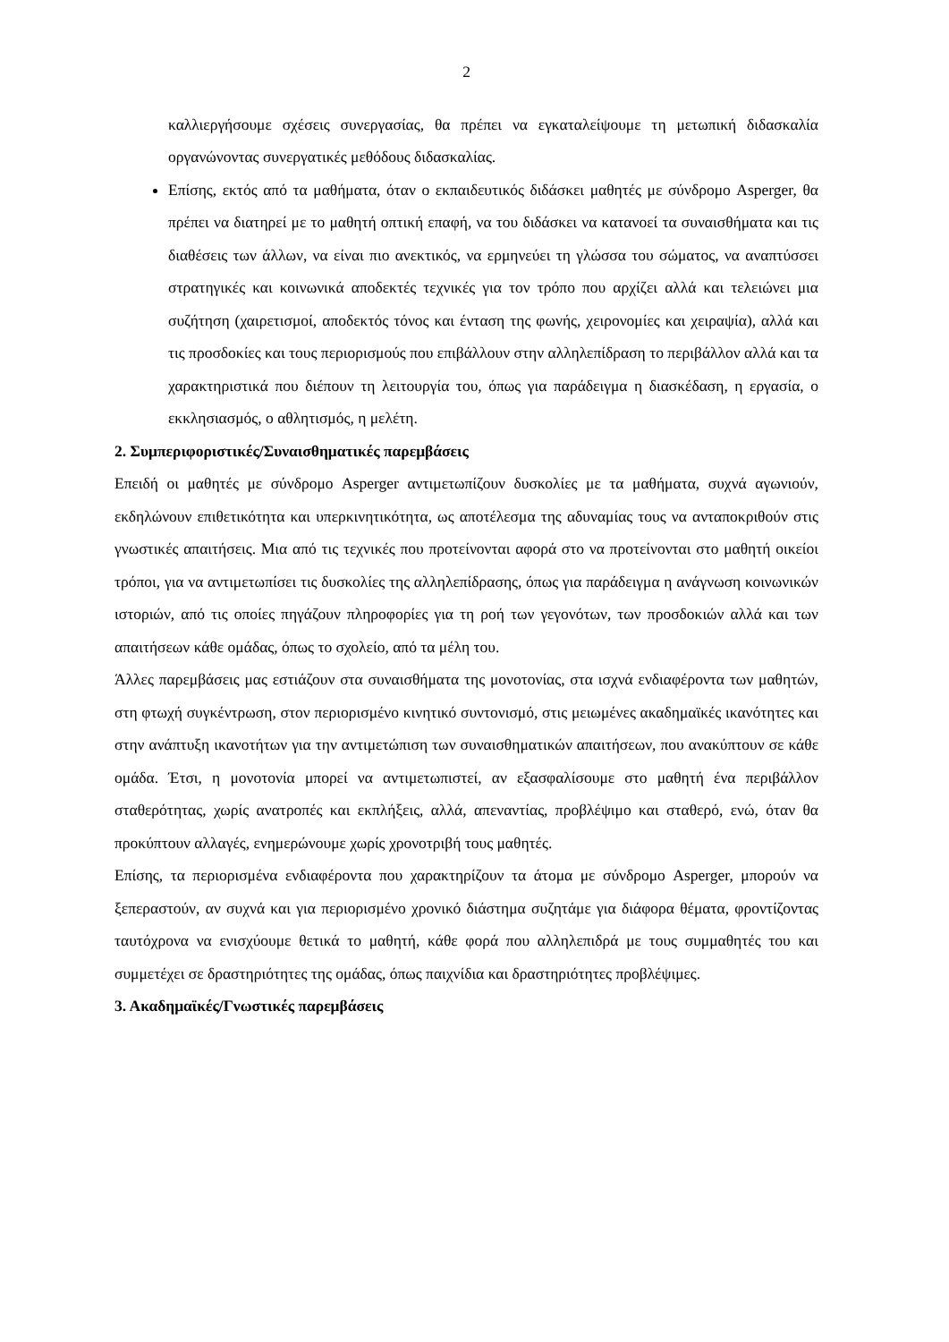2
καλλιεργήσουμε σχέσεις συνεργασίας, θα πρέπει να εγκαταλείψουμε τη μετωπική διδασκαλία οργανώνοντας συνεργατικές μεθόδους διδασκαλίας.
Επίσης, εκτός από τα μαθήματα, όταν ο εκπαιδευτικός διδάσκει μαθητές με σύνδρομο Asperger, θα πρέπει να διατηρεί με το μαθητή οπτική επαφή, να του διδάσκει να κατανοεί τα συναισθήματα και τις διαθέσεις των άλλων, να είναι πιο ανεκτικός, να ερμηνεύει τη γλώσσα του σώματος, να αναπτύσσει στρατηγικές και κοινωνικά αποδεκτές τεχνικές για τον τρόπο που αρχίζει αλλά και τελειώνει μια συζήτηση (χαιρετισμοί, αποδεκτός τόνος και ένταση της φωνής, χειρονομίες και χειραψία), αλλά και τις προσδοκίες και τους περιορισμούς που επιβάλλουν στην αλληλεπίδραση το περιβάλλον αλλά και τα χαρακτηριστικά που διέπουν τη λειτουργία του, όπως για παράδειγμα η διασκέδαση, η εργασία, ο εκκλησιασμός, ο αθλητισμός, η μελέτη.
2. Συμπεριφοριστικές/Συναισθηματικές παρεμβάσεις
Επειδή οι μαθητές με σύνδρομο Asperger αντιμετωπίζουν δυσκολίες με τα μαθήματα, συχνά αγωνιούν, εκδηλώνουν επιθετικότητα και υπερκινητικότητα, ως αποτέλεσμα της αδυναμίας τους να ανταποκριθούν στις γνωστικές απαιτήσεις. Μια από τις τεχνικές που προτείνονται αφορά στο να προτείνονται στο μαθητή οικείοι τρόποι, για να αντιμετωπίσει τις δυσκολίες της αλληλεπίδρασης, όπως για παράδειγμα η ανάγνωση κοινωνικών ιστοριών, από τις οποίες πηγάζουν πληροφορίες για τη ροή των γεγονότων, των προσδοκιών αλλά και των απαιτήσεων κάθε ομάδας, όπως το σχολείο, από τα μέλη του.
Άλλες παρεμβάσεις μας εστιάζουν στα συναισθήματα της μονοτονίας, στα ισχνά ενδιαφέροντα των μαθητών, στη φτωχή συγκέντρωση, στον περιορισμένο κινητικό συντονισμό, στις μειωμένες ακαδημαϊκές ικανότητες και στην ανάπτυξη ικανοτήτων για την αντιμετώπιση των συναισθηματικών απαιτήσεων, που ανακύπτουν σε κάθε ομάδα. Έτσι, η μονοτονία μπορεί να αντιμετωπιστεί, αν εξασφαλίσουμε στο μαθητή ένα περιβάλλον σταθερότητας, χωρίς ανατροπές και εκπλήξεις, αλλά, απεναντίας, προβλέψιμο και σταθερό, ενώ, όταν θα προκύπτουν αλλαγές, ενημερώνουμε χωρίς χρονοτριβή τους μαθητές.
Επίσης, τα περιορισμένα ενδιαφέροντα που χαρακτηρίζουν τα άτομα με σύνδρομο Asperger, μπορούν να ξεπεραστούν, αν συχνά και για περιορισμένο χρονικό διάστημα συζητάμε για διάφορα θέματα, φροντίζοντας ταυτόχρονα να ενισχύουμε θετικά το μαθητή, κάθε φορά που αλληλεπιδρά με τους συμμαθητές του και συμμετέχει σε δραστηριότητες της ομάδας, όπως παιχνίδια και δραστηριότητες προβλέψιμες.
3. Ακαδημαϊκές/Γνωστικές παρεμβάσεις